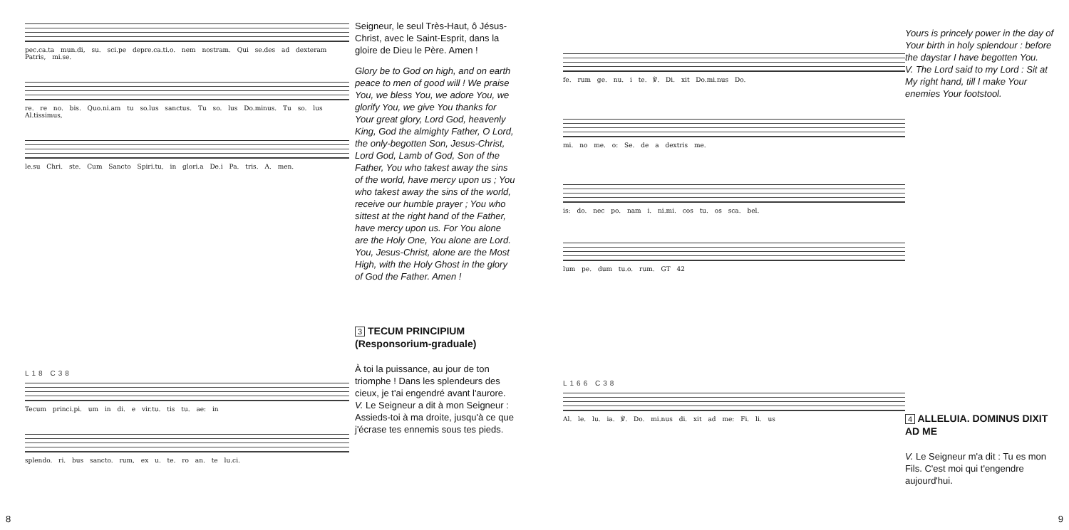pec.ca.ta mun.di, su. sci.pe depre.ca.ti.o. nem nostram. Qui se.des ad dexteram Patris, mi.se.
re. re no. bis. Quo.ni.am tu so.lus sanctus. Tu so. lus Do.minus. Tu so. lus Al.tissimus,
le.su Chri. ste. Cum Sancto Spiri.tu, in glori.a De.i Pa. tris. A. men.
L18 C38
Tecum princi.pi. um in di. e vir.tu. tis tu. ae: in
splendo. ri. bus sancto. rum, ex u. te. ro an. te lu.ci.
Seigneur, le seul Très-Haut, ô Jésus-Christ, avec le Saint-Esprit, dans la gloire de Dieu le Père. Amen !
Glory be to God on high, and on earth peace to men of good will ! We praise You, we bless You, we adore You, we glorify You, we give You thanks for Your great glory, Lord God, heavenly King, God the almighty Father, O Lord, the only-begotten Son, Jesus-Christ, Lord God, Lamb of God, Son of the Father, You who takest away the sins of the world, have mercy upon us ; You who takest away the sins of the world, receive our humble prayer ; You who sittest at the right hand of the Father, have mercy upon us. For You alone are the Holy One, You alone are Lord. You, Jesus-Christ, alone are the Most High, with the Holy Ghost in the glory of God the Father. Amen !
3 TECUM PRINCIPIUM
(Responsorium-graduale)
À toi la puissance, au jour de ton triomphe ! Dans les splendeurs des cieux, je t'ai engendré avant l'aurore.
V. Le Seigneur a dit à mon Seigneur : Assieds-toi à ma droite, jusqu'à ce que j'écrase tes ennemis sous tes pieds.
8
fe. rum ge. nu. i te. ℣. Di. xit Do.mi.nus Do.
mi. no me. o: Se. de a dextris me.
is: do. nec po. nam i. ni.mi. cos tu. os sca. bel.
lum pe. dum tu.o. rum. GT 42
L166 C38
Al. le. lu. ia. ℣. Do. mi.nus di. xit ad me: Fi. li. us
Yours is princely power in the day of Your birth in holy splendour : before the daystar I have begotten You.
V. The Lord said to my Lord : Sit at My right hand, till I make Your enemies Your footstool.
4 ALLELUIA. DOMINUS DIXIT AD ME
V. Le Seigneur m'a dit : Tu es mon Fils. C'est moi qui t'engendre aujourd'hui.
9